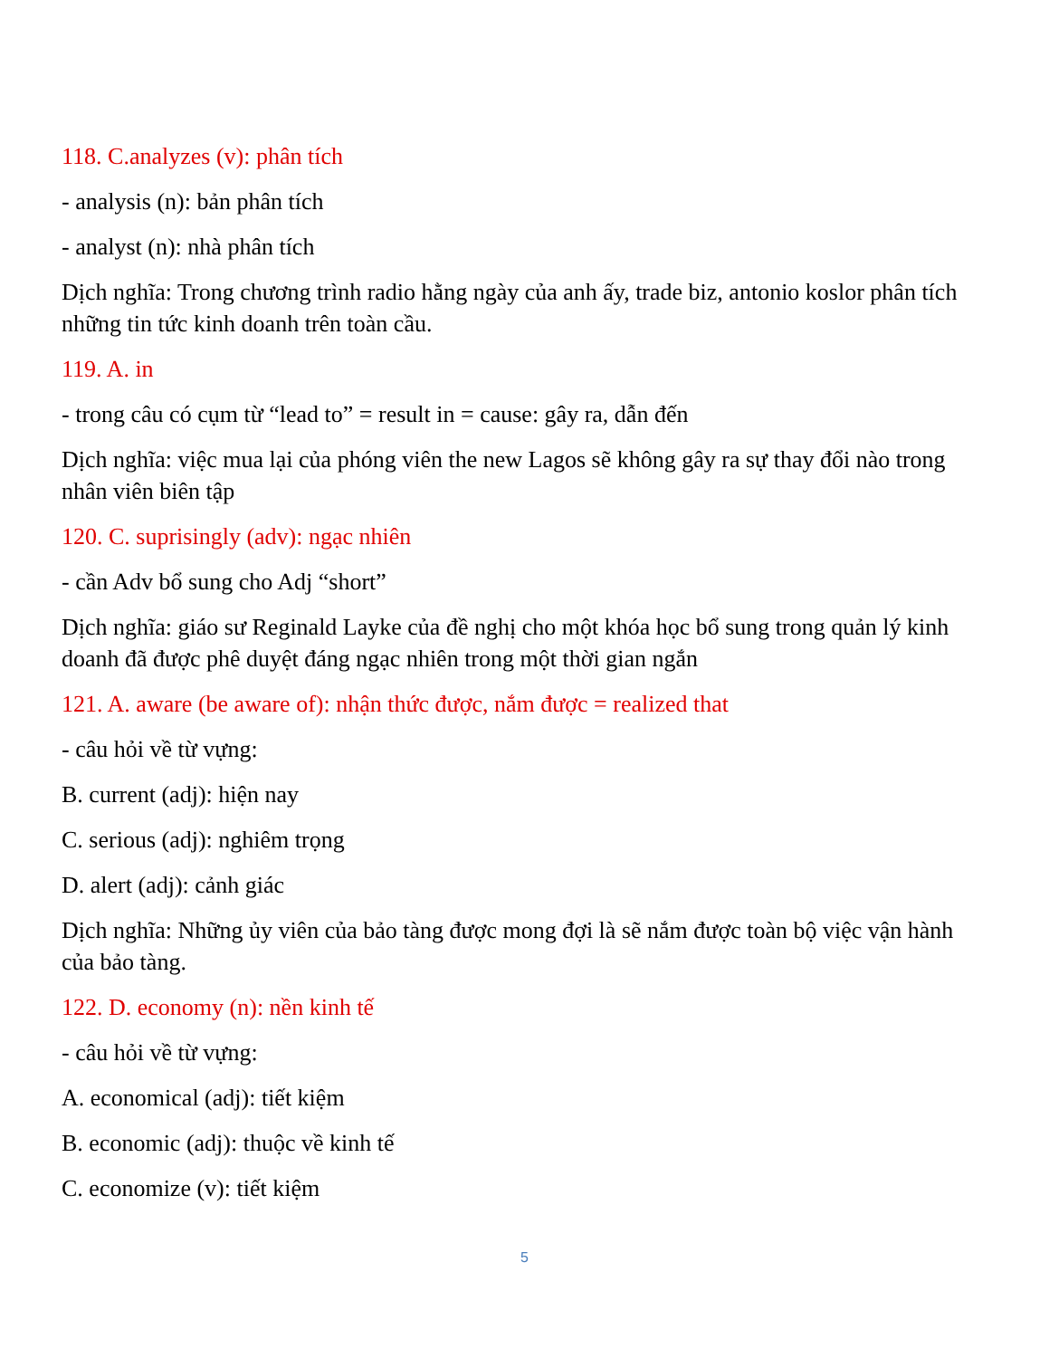118. C.analyzes (v): phân tích
- analysis (n): bản phân tích
- analyst (n): nhà phân tích
Dịch nghĩa: Trong chương trình radio hằng ngày của anh ấy, trade biz, antonio koslor phân tích những tin tức kinh doanh trên toàn cầu.
119. A. in
- trong câu có cụm từ “lead to” = result in = cause: gây ra, dẫn đến
Dịch nghĩa: việc mua lại của phóng viên the new Lagos sẽ không gây ra sự thay đổi nào trong nhân viên biên tập
120. C. suprisingly (adv): ngạc nhiên
- cần Adv bổ sung cho Adj “short”
Dịch nghĩa: giáo sư Reginald Layke của đề nghị cho một khóa học bổ sung trong quản lý kinh doanh đã được phê duyệt đáng ngạc nhiên trong một thời gian ngắn
121. A. aware (be aware of): nhận thức được, nắm được = realized that
- câu hỏi về từ vựng:
B. current (adj): hiện nay
C. serious (adj): nghiêm trọng
D. alert (adj): cảnh giác
Dịch nghĩa: Những ủy viên của bảo tàng được mong đợi là sẽ nắm được toàn bộ việc vận hành của bảo tàng.
122. D. economy (n): nền kinh tế
- câu hỏi về từ vựng:
A. economical (adj): tiết kiệm
B. economic (adj): thuộc về kinh tế
C. economize (v): tiết kiệm
5